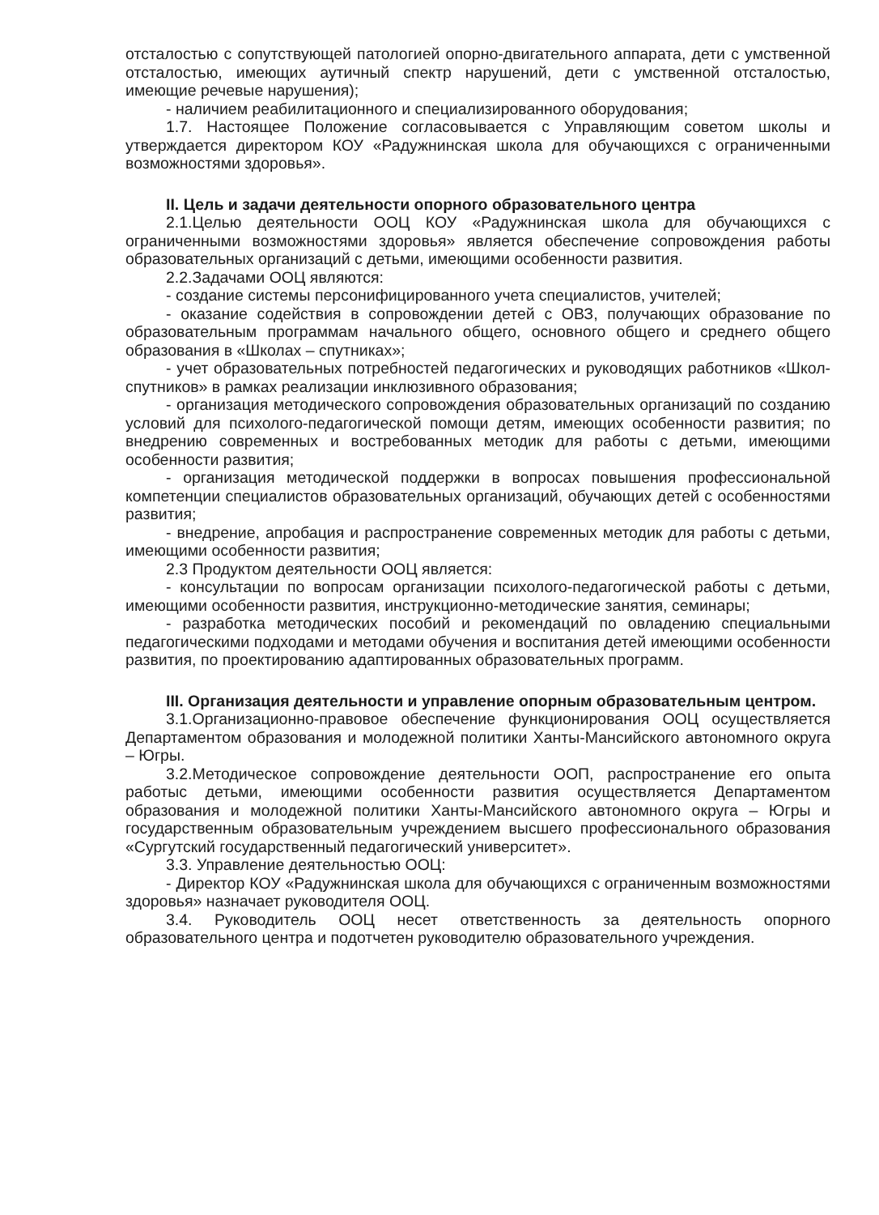отсталостью с сопутствующей патологией опорно-двигательного аппарата, дети с умственной отсталостью, имеющих аутичный спектр нарушений, дети с умственной отсталостью, имеющие речевые нарушения);
- наличием реабилитационного и специализированного оборудования;
1.7. Настоящее Положение согласовывается с Управляющим советом школы и утверждается директором КОУ «Радужнинская школа для обучающихся с ограниченными возможностями здоровья».
II. Цель и задачи деятельности опорного образовательного центра
2.1.Целью деятельности ООЦ КОУ «Радужнинская школа для обучающихся с ограниченными возможностями здоровья» является обеспечение сопровождения работы образовательных организаций с детьми, имеющими особенности развития.
2.2.Задачами ООЦ являются:
- создание системы персонифицированного учета специалистов, учителей;
- оказание содействия в сопровождении детей с ОВЗ, получающих образование по образовательным программам начального общего, основного общего и среднего общего образования в «Школах – спутниках»;
- учет образовательных потребностей педагогических и руководящих работников «Школ-спутников» в рамках реализации инклюзивного образования;
- организация методического сопровождения образовательных организаций по созданию условий для психолого-педагогической помощи детям, имеющих особенности развития; по внедрению современных и востребованных методик для работы с детьми, имеющими особенности развития;
- организация методической поддержки в вопросах повышения профессиональной компетенции специалистов образовательных организаций, обучающих детей с особенностями развития;
- внедрение, апробация и распространение современных методик для работы с детьми, имеющими особенности развития;
2.3 Продуктом деятельности ООЦ является:
- консультации по вопросам организации психолого-педагогической работы с детьми, имеющими особенности развития, инструкционно-методические занятия, семинары;
- разработка методических пособий и рекомендаций по овладению специальными педагогическими подходами и методами обучения и воспитания детей имеющими особенности развития, по проектированию адаптированных образовательных программ.
III. Организация деятельности и управление опорным образовательным центром.
3.1.Организационно-правовое обеспечение функционирования ООЦ осуществляется Департаментом образования и молодежной политики Ханты-Мансийского автономного округа – Югры.
3.2.Методическое сопровождение деятельности ООП, распространение его опыта работыс детьми, имеющими особенности развития осуществляется Департаментом образования и молодежной политики Ханты-Мансийского автономного округа – Югры и государственным образовательным учреждением высшего профессионального образования «Сургутский государственный педагогический университет».
3.3. Управление деятельностью ООЦ:
- Директор КОУ «Радужнинская школа для обучающихся с ограниченным возможностями здоровья» назначает руководителя ООЦ.
3.4. Руководитель ООЦ несет ответственность за деятельность опорного образовательного центра и подотчетен руководителю образовательного учреждения.